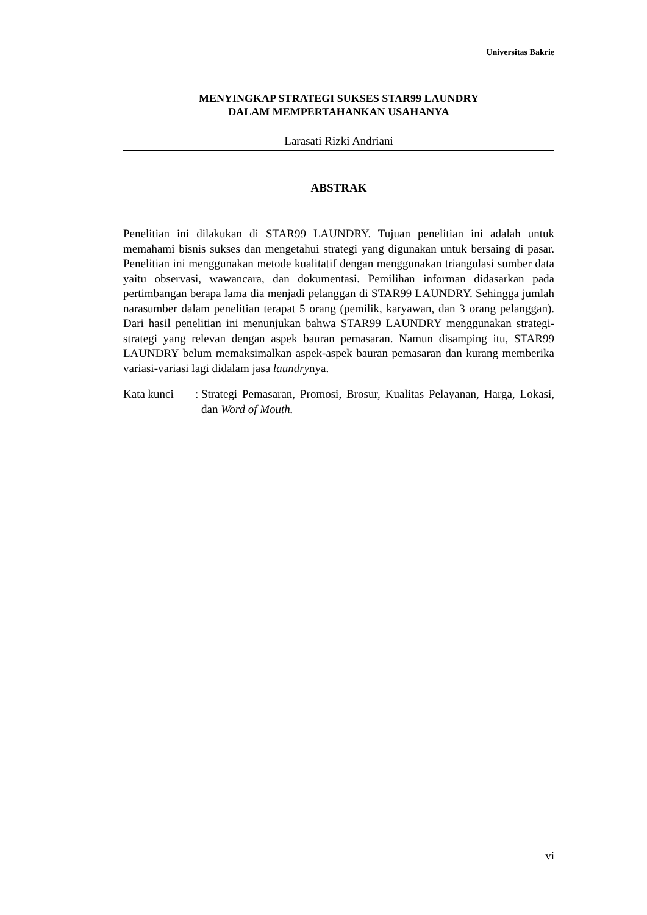Universitas Bakrie
MENYINGKAP STRATEGI SUKSES STAR99 LAUNDRY
DALAM MEMPERTAHANKAN USAHANYA
Larasati Rizki Andriani
ABSTRAK
Penelitian ini dilakukan di STAR99 LAUNDRY. Tujuan penelitian ini adalah untuk memahami bisnis sukses dan mengetahui strategi yang digunakan untuk bersaing di pasar. Penelitian ini menggunakan metode kualitatif dengan menggunakan triangulasi sumber data yaitu observasi, wawancara, dan dokumentasi. Pemilihan informan didasarkan pada pertimbangan berapa lama dia menjadi pelanggan di STAR99 LAUNDRY. Sehingga jumlah narasumber dalam penelitian terapat 5 orang (pemilik, karyawan, dan 3 orang pelanggan). Dari hasil penelitian ini menunjukan bahwa STAR99 LAUNDRY menggunakan strategi-strategi yang relevan dengan aspek bauran pemasaran. Namun disamping itu, STAR99 LAUNDRY belum memaksimalkan aspek-aspek bauran pemasaran dan kurang memberika variasi-variasi lagi didalam jasa laundrynya.
Kata kunci :
Strategi Pemasaran, Promosi, Brosur, Kualitas Pelayanan, Harga, Lokasi, dan Word of Mouth.
vi